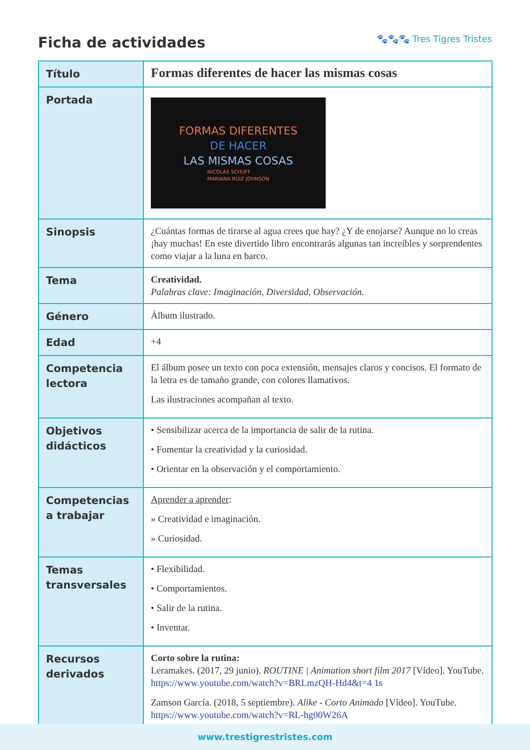Ficha de actividades
🐾🐾🐾 Tres Tigres Tristes
| Título | Formas diferentes de hacer las mismas cosas |
| Portada | FORMAS DIFERENTES DE HACER LAS MISMAS COSAS NICOLÁS SCHUFF MARIANA RUIZ JOHNSON |
| Sinopsis | ¿Cuántas formas de tirarse al agua crees que hay? ¿Y de enojarse? Aunque no lo creas ¡hay muchas! En este divertido libro encontrarás algunas tan increíbles y sorprendentes como viajar a la luna en barco. |
| Tema | Creatividad. Palabras clave: Imaginación, Diversidad, Observación. |
| Género | Álbum ilustrado. |
| Edad | +4 |
| Competencia lectora | El álbum posee un texto con poca extensión, mensajes claros y concisos. El formato de la letra es de tamaño grande, con colores llamativos. Las ilustraciones acompañan al texto. |
| Objetivos didácticos | • Sensibilizar acerca de la importancia de salir de la rutina. • Fomentar la creatividad y la curiosidad. • Orientar en la observación y el comportamiento. |
| Competencias a trabajar | Aprender a aprender : » Creatividad e imaginación. » Curiosidad. |
| Temas transversales | • Flexibilidad. • Comportamientos. • Salir de la rutina. • Inventar. |
| Recursos derivados | Corto sobre la rutina: Leramakes. (2017, 29 junio). ROUTINE / Animation short film 2017 [Vídeo]. YouTube. https://www.youtube.com/watch?v=BRLmzQH-Hd4&t=4 1s Zamson García. (2018, 5 septiembre). Alike - Corto Animado [Vídeo]. YouTube. https://www.youtube.com/watch?v=RL-hg00W26A |
www.trestigrestristes.com